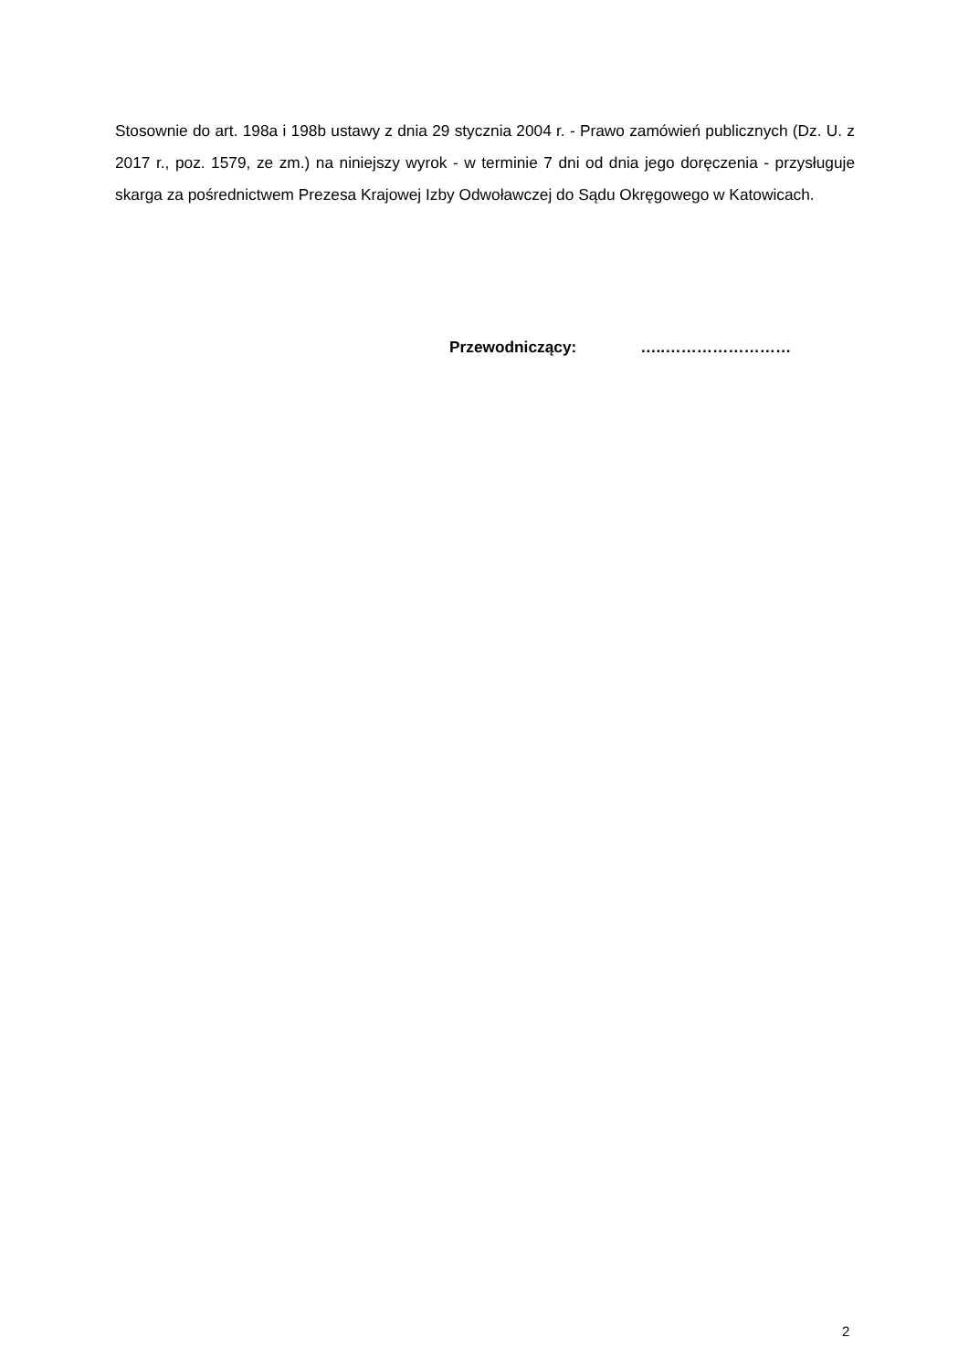Stosownie do art. 198a i 198b ustawy z dnia 29 stycznia 2004 r. - Prawo zamówień publicznych (Dz. U. z 2017 r., poz. 1579, ze zm.) na niniejszy wyrok - w terminie 7 dni od dnia jego doręczenia - przysługuje skarga za pośrednictwem Prezesa Krajowej Izby Odwoławczej do Sądu Okręgowego w Katowicach.
Przewodniczący: …..……………………
2